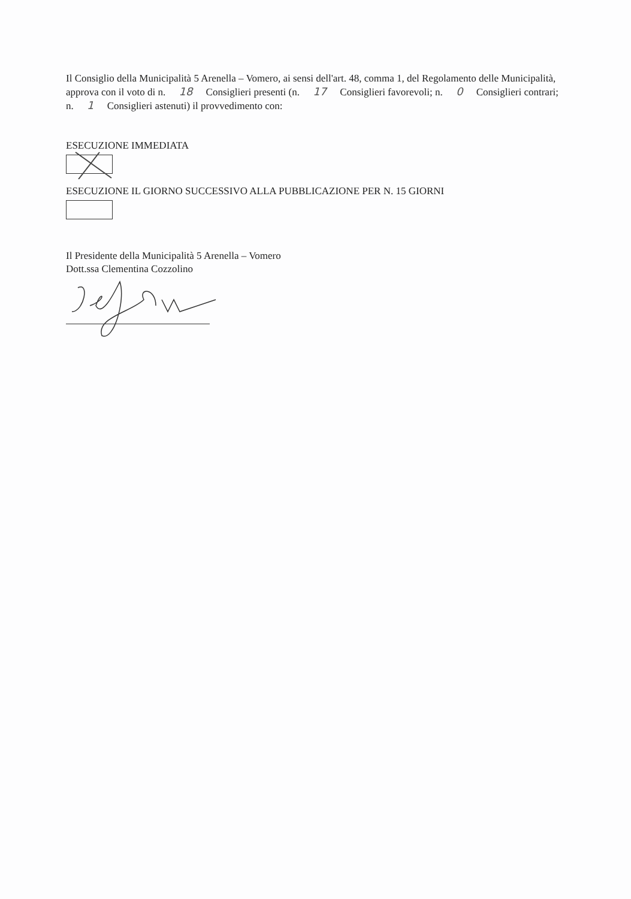Il Consiglio della Municipalità 5 Arenella – Vomero, ai sensi dell'art. 48, comma 1, del Regolamento delle Municipalità, approva con il voto di n. 18 Consiglieri presenti (n. 17 Consiglieri favorevoli; n. 0 Consiglieri contrari; n. 1 Consiglieri astenuti) il provvedimento con:
ESECUZIONE IMMEDIATA
ESECUZIONE IL GIORNO SUCCESSIVO ALLA PUBBLICAZIONE PER N. 15 GIORNI
Il Presidente della Municipalità 5 Arenella – Vomero
Dott.ssa Clementina Cozzolino